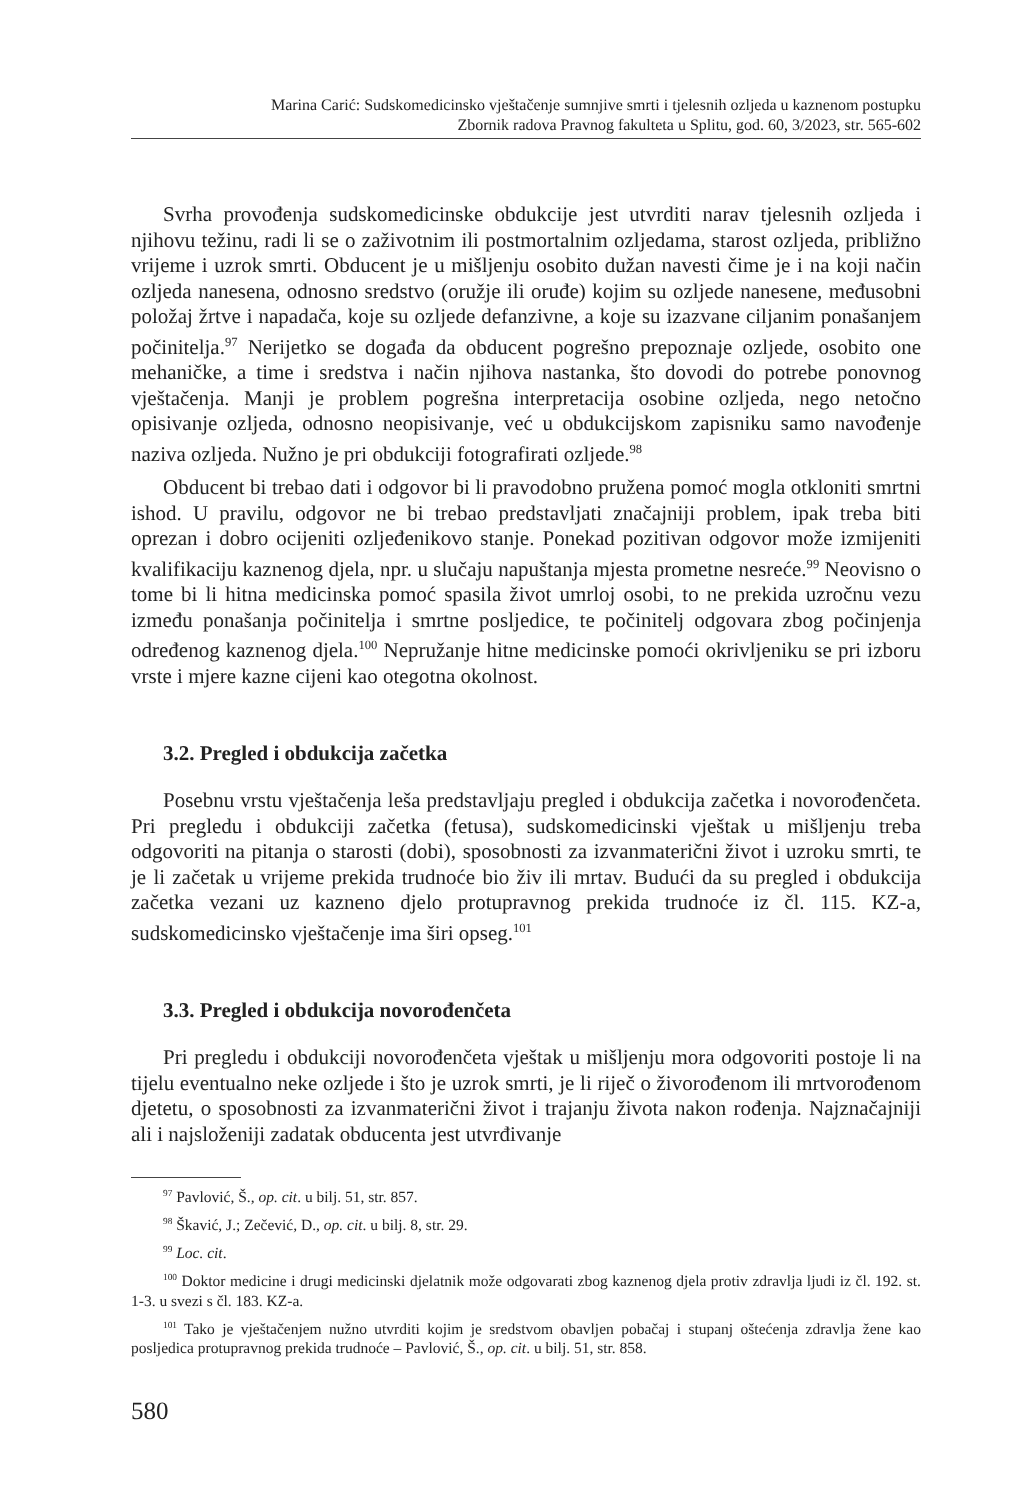Marina Carić: Sudskomedicinsko vještačenje sumnjive smrti i tjelesnih ozljeda u kaznenom postupku
Zbornik radova Pravnog fakulteta u Splitu, god. 60, 3/2023, str. 565-602
Svrha provođenja sudskomedicinske obdukcije jest utvrditi narav tjelesnih ozljeda i njihovu težinu, radi li se o zaživotnim ili postmortalnim ozljedama, starost ozljeda, približno vrijeme i uzrok smrti. Obducent je u mišljenju osobito dužan navesti čime je i na koji način ozljeda nanesena, odnosno sredstvo (oružje ili oruđe) kojim su ozljede nanesene, međusobni položaj žrtve i napadača, koje su ozljede defanzivne, a koje su izazvane ciljanim ponašanjem počinitelja.<sup>97</sup> Nerijetko se događa da obducent pogrešno prepoznaje ozljede, osobito one mehaničke, a time i sredstva i način njihova nastanka, što dovodi do potrebe ponovnog vještačenja. Manji je problem pogrešna interpretacija osobine ozljeda, nego netočno opisivanje ozljeda, odnosno neopisivanje, već u obdukcijskom zapisniku samo navođenje naziva ozljeda. Nužno je pri obdukciji fotografirati ozljede.<sup>98</sup>
Obducent bi trebao dati i odgovor bi li pravodobno pružena pomoć mogla otkloniti smrtni ishod. U pravilu, odgovor ne bi trebao predstavljati značajniji problem, ipak treba biti oprezan i dobro ocijeniti ozljeđenikovo stanje. Ponekad pozitivan odgovor može izmijeniti kvalifikaciju kaznenog djela, npr. u slučaju napuštanja mjesta prometne nesreće.<sup>99</sup> Neovisno o tome bi li hitna medicinska pomoć spasila život umrloj osobi, to ne prekida uzročnu vezu između ponašanja počinitelja i smrtne posljedice, te počinitelj odgovara zbog počinjenja određenog kaznenog djela.<sup>100</sup> Nepružanje hitne medicinske pomoći okrivljeniku se pri izboru vrste i mjere kazne cijeni kao otegotna okolnost.
3.2. Pregled i obdukcija začetka
Posebnu vrstu vještačenja leša predstavljaju pregled i obdukcija začetka i novorođenčeta. Pri pregledu i obdukciji začetka (fetusa), sudskomedicinski vještak u mišljenju treba odgovoriti na pitanja o starosti (dobi), sposobnosti za izvanmaterični život i uzroku smrti, te je li začetak u vrijeme prekida trudnoće bio živ ili mrtav. Budući da su pregled i obdukcija začetka vezani uz kazneno djelo protupravnog prekida trudnoće iz čl. 115. KZ-a, sudskomedicinsko vještačenje ima širi opseg.<sup>101</sup>
3.3. Pregled i obdukcija novorođenčeta
Pri pregledu i obdukciji novorođenčeta vještak u mišljenju mora odgovoriti postoje li na tijelu eventualno neke ozljede i što je uzrok smrti, je li riječ o živorođenom ili mrtvorođenom djetetu, o sposobnosti za izvanmaterični život i trajanju života nakon rođenja. Najznačajniji ali i najsloženiji zadatak obducenta jest utvrđivanje
<sup>97</sup> Pavlović, Š., op. cit. u bilj. 51, str. 857.
<sup>98</sup> Škavić, J.; Zečević, D., op. cit. u bilj. 8, str. 29.
<sup>99</sup> Loc. cit.
<sup>100</sup> Doktor medicine i drugi medicinski djelatnik može odgovarati zbog kaznenog djela protiv zdravlja ljudi iz čl. 192. st. 1-3. u svezi s čl. 183. KZ-a.
<sup>101</sup> Tako je vještačenjem nužno utvrditi kojim je sredstvom obavljen pobačaj i stupanj oštećenja zdravlja žene kao posljedica protupravnog prekida trudnoće – Pavlović, Š., op. cit. u bilj. 51, str. 858.
580